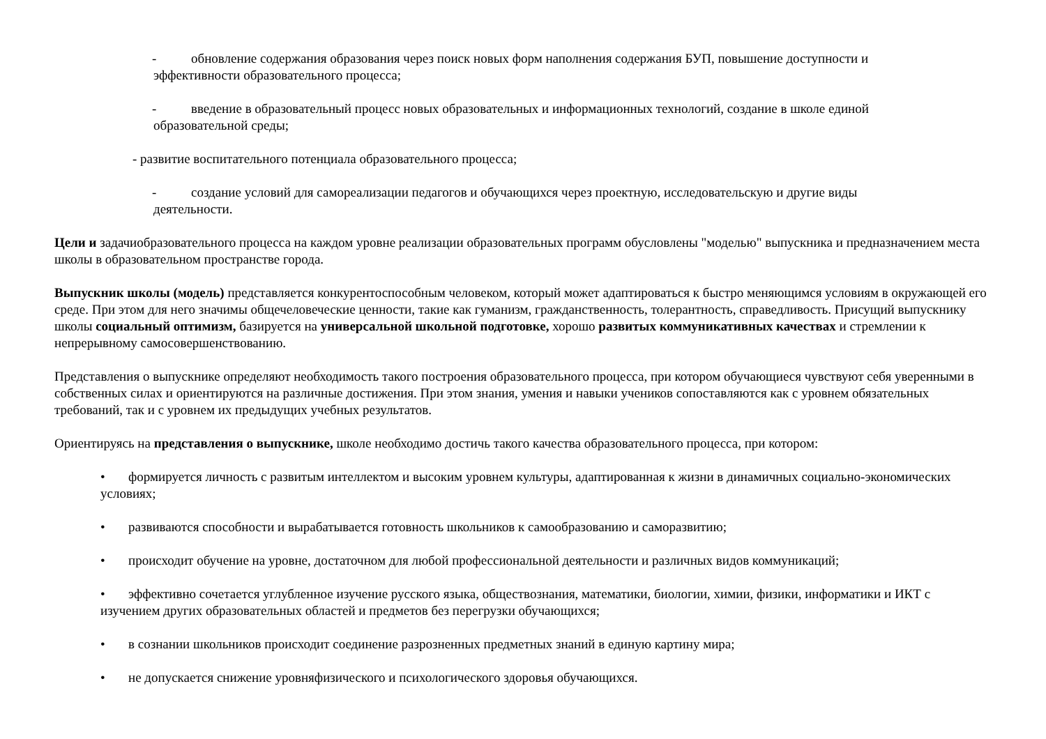- обновление содержания образования через поиск новых форм наполнения содержания БУП, повышение доступности и эффективности образовательного процесса;
- введение в образовательный процесс новых образовательных и информационных технологий, создание в школе единой образовательной среды;
- развитие воспитательного потенциала образовательного процесса;
- создание условий для самореализации педагогов и обучающихся через проектную, исследовательскую и другие виды деятельности.
Цели и задачиобразовательного процесса на каждом уровне реализации образовательных программ обусловлены "моделью" выпускника и предназначением места школы в образовательном пространстве города.
Выпускник школы (модель) представляется конкурентоспособным человеком, который может адаптироваться к быстро меняющимся условиям в окружающей его среде. При этом для него значимы общечеловеческие ценности, такие как гуманизм, гражданственность, толерантность, справедливость. Присущий выпускнику школы социальный оптимизм, базируется на универсальной школьной подготовке, хорошо развитых коммуникативных качествах и стремлении к непрерывному самосовершенствованию.
Представления о выпускнике определяют необходимость такого построения образовательного процесса, при котором обучающиеся чувствуют себя уверенными в собственных силах и ориентируются на различные достижения. При этом знания, умения и навыки учеников сопоставляются как с уровнем обязательных требований, так и с уровнем их предыдущих учебных результатов.
Ориентируясь на представления о выпускнике, школе необходимо достичь такого качества образовательного процесса, при котором:
• формируется личность с развитым интеллектом и высоким уровнем культуры, адаптированная к жизни в динамичных социально-экономических условиях;
• развиваются способности и вырабатывается готовность школьников к самообразованию и саморазвитию;
• происходит обучение на уровне, достаточном для любой профессиональной деятельности и различных видов коммуникаций;
• эффективно сочетается углубленное изучение русского языка, обществознания, математики, биологии, химии, физики, информатики и ИКТ с изучением других образовательных областей и предметов без перегрузки обучающихся;
• в сознании школьников происходит соединение разрозненных предметных знаний в единую картину мира;
• не допускается снижение уровняфизического и психологического здоровья обучающихся.